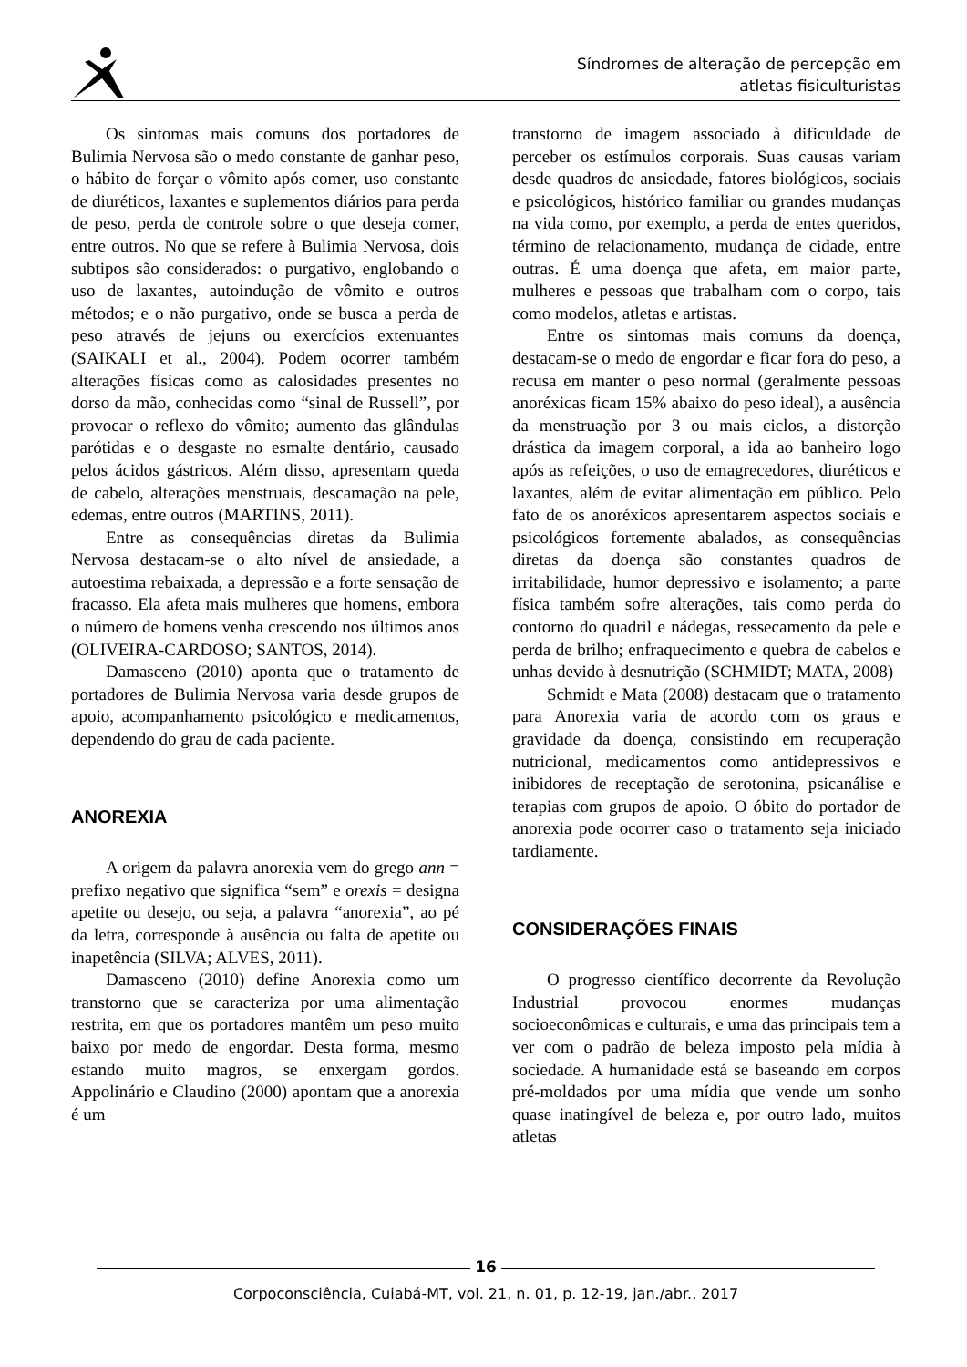Síndromes de alteração de percepção em
atletas fisiculturistas
Os sintomas mais comuns dos portadores de Bulimia Nervosa são o medo constante de ganhar peso, o hábito de forçar o vômito após comer, uso constante de diuréticos, laxantes e suplementos diários para perda de peso, perda de controle sobre o que deseja comer, entre outros. No que se refere à Bulimia Nervosa, dois subtipos são considerados: o purgativo, englobando o uso de laxantes, autoindução de vômito e outros métodos; e o não purgativo, onde se busca a perda de peso através de jejuns ou exercícios extenuantes (SAIKALI et al., 2004). Podem ocorrer também alterações físicas como as calosidades presentes no dorso da mão, conhecidas como “sinal de Russell”, por provocar o reflexo do vômito; aumento das glândulas parótidas e o desgaste no esmalte dentário, causado pelos ácidos gástricos. Além disso, apresentam queda de cabelo, alterações menstruais, descamação na pele, edemas, entre outros (MARTINS, 2011).
Entre as consequências diretas da Bulimia Nervosa destacam-se o alto nível de ansiedade, a autoestima rebaixada, a depressão e a forte sensação de fracasso. Ela afeta mais mulheres que homens, embora o número de homens venha crescendo nos últimos anos (OLIVEIRA-CARDOSO; SANTOS, 2014).
Damasceno (2010) aponta que o tratamento de portadores de Bulimia Nervosa varia desde grupos de apoio, acompanhamento psicológico e medicamentos, dependendo do grau de cada paciente.
ANOREXIA
A origem da palavra anorexia vem do grego ann = prefixo negativo que significa “sem” e orexis = designa apetite ou desejo, ou seja, a palavra “anorexia”, ao pé da letra, corresponde à ausência ou falta de apetite ou inapetência (SILVA; ALVES, 2011).
Damasceno (2010) define Anorexia como um transtorno que se caracteriza por uma alimentação restrita, em que os portadores mantêm um peso muito baixo por medo de engordar. Desta forma, mesmo estando muito magros, se enxergam gordos. Appolinário e Claudino (2000) apontam que a anorexia é um
transtorno de imagem associado à dificuldade de perceber os estímulos corporais. Suas causas variam desde quadros de ansiedade, fatores biológicos, sociais e psicológicos, histórico familiar ou grandes mudanças na vida como, por exemplo, a perda de entes queridos, término de relacionamento, mudança de cidade, entre outras. É uma doença que afeta, em maior parte, mulheres e pessoas que trabalham com o corpo, tais como modelos, atletas e artistas.
Entre os sintomas mais comuns da doença, destacam-se o medo de engordar e ficar fora do peso, a recusa em manter o peso normal (geralmente pessoas anoréxicas ficam 15% abaixo do peso ideal), a ausência da menstruação por 3 ou mais ciclos, a distorção drástica da imagem corporal, a ida ao banheiro logo após as refeições, o uso de emagrecedores, diuréticos e laxantes, além de evitar alimentação em público. Pelo fato de os anoréxicos apresentarem aspectos sociais e psicológicos fortemente abalados, as consequências diretas da doença são constantes quadros de irritabilidade, humor depressivo e isolamento; a parte física também sofre alterações, tais como perda do contorno do quadril e nádegas, ressecamento da pele e perda de brilho; enfraquecimento e quebra de cabelos e unhas devido à desnutrição (SCHMIDT; MATA, 2008)
Schmidt e Mata (2008) destacam que o tratamento para Anorexia varia de acordo com os graus e gravidade da doença, consistindo em recuperação nutricional, medicamentos como antidepressivos e inibidores de receptação de serotonina, psicanálise e terapias com grupos de apoio. O óbito do portador de anorexia pode ocorrer caso o tratamento seja iniciado tardiamente.
CONSIDERAÇÕES FINAIS
O progresso científico decorrente da Revolução Industrial provocou enormes mudanças socioeconômicas e culturais, e uma das principais tem a ver com o padrão de beleza imposto pela mídia à sociedade. A humanidade está se baseando em corpos pré-moldados por uma mídia que vende um sonho quase inatingível de beleza e, por outro lado, muitos atletas
16
Corpoconsciência, Cuiabá-MT, vol. 21, n. 01, p. 12-19, jan./abr., 2017